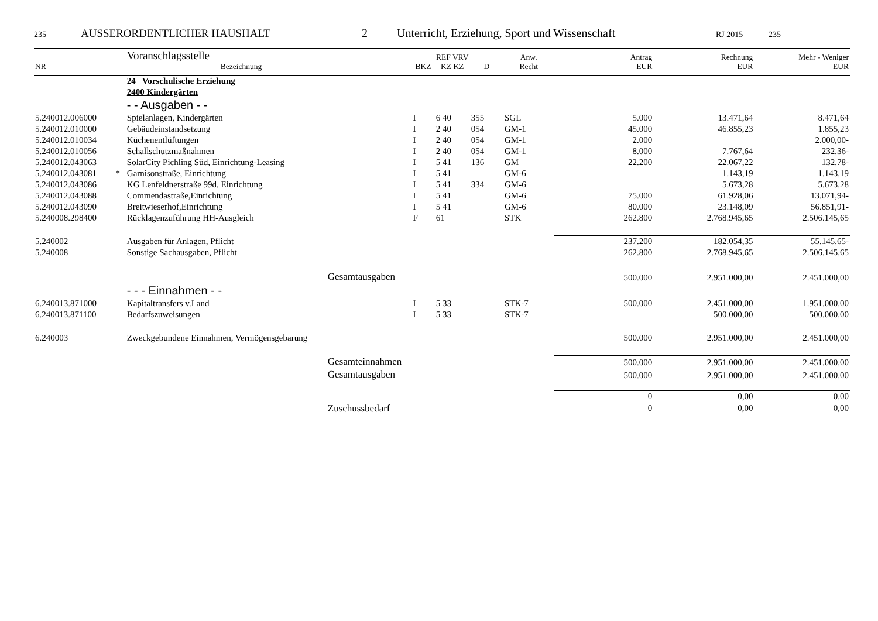235 AUSSERORDENTLICHER HAUSHALT 2 Unterricht, Erziehung, Sport und Wissenschaft RJ 2015 235
| NR | | Voranschlagsstelle Bezeichnung | BKZ | REF VRV KZ KZ | D | Anw. Recht | Antrag EUR | Rechnung EUR | Mehr - Weniger EUR |
| --- | --- | --- | --- | --- | --- | --- | --- | --- | --- |
| | | 24 Vorschulische Erziehung | | | | | | | |
| | | 2400 Kindergärten | | | | | | | |
| | | - - Ausgaben - - | | | | | | | |
| 5.240012.006000 | | Spielanlagen, Kindergärten | I | 6 40 | 355 | SGL | 5.000 | 13.471,64 | 8.471,64 |
| 5.240012.010000 | | Gebäudeinstandsetzung | I | 2 40 | 054 | GM-1 | 45.000 | 46.855,23 | 1.855,23 |
| 5.240012.010034 | | Küchenentlüftungen | I | 2 40 | 054 | GM-1 | 2.000 | | 2.000,00- |
| 5.240012.010056 | | Schallschutzmaßnahmen | I | 2 40 | 054 | GM-1 | 8.000 | 7.767,64 | 232,36- |
| 5.240012.043063 | | SolarCity Pichling Süd, Einrichtung-Leasing | I | 5 41 | 136 | GM | 22.200 | 22.067,22 | 132,78- |
| 5.240012.043081 | * | Garnisonstraße, Einrichtung | I | 5 41 | | GM-6 | | 1.143,19 | 1.143,19 |
| 5.240012.043086 | | KG Lenfeldnerstraße 99d, Einrichtung | I | 5 41 | 334 | GM-6 | | 5.673,28 | 5.673,28 |
| 5.240012.043088 | | Commendastraße,Einrichtung | I | 5 41 | | GM-6 | 75.000 | 61.928,06 | 13.071,94- |
| 5.240012.043090 | | Breitwieserhof,Einrichtung | I | 5 41 | | GM-6 | 80.000 | 23.148,09 | 56.851,91- |
| 5.240008.298400 | | Rücklagenzuführung HH-Ausgleich | F | 61 | | STK | 262.800 | 2.768.945,65 | 2.506.145,65 |
| 5.240002 | | Ausgaben für Anlagen, Pflicht | | | | | 237.200 | 182.054,35 | 55.145,65- |
| 5.240008 | | Sonstige Sachausgaben, Pflicht | | | | | 262.800 | 2.768.945,65 | 2.506.145,65 |
| | | Gesamtausgaben | | | | | 500.000 | 2.951.000,00 | 2.451.000,00 |
| | | - - - Einnahmen - - | | | | | | | |
| 6.240013.871000 | | Kapitaltransfers v.Land | I | 5 33 | | STK-7 | 500.000 | 2.451.000,00 | 1.951.000,00 |
| 6.240013.871100 | | Bedarfszuweisungen | I | 5 33 | | STK-7 | | 500.000,00 | 500.000,00 |
| 6.240003 | | Zweckgebundene Einnahmen, Vermögensgebarung | | | | | 500.000 | 2.951.000,00 | 2.451.000,00 |
| | | Gesamteinnahmen | | | | | 500.000 | 2.951.000,00 | 2.451.000,00 |
| | | Gesamtausgaben | | | | | 500.000 | 2.951.000,00 | 2.451.000,00 |
| | | | | | | | 0 | 0,00 | 0,00 |
| | | Zuschussbedarf | | | | | 0 | 0,00 | 0,00 |